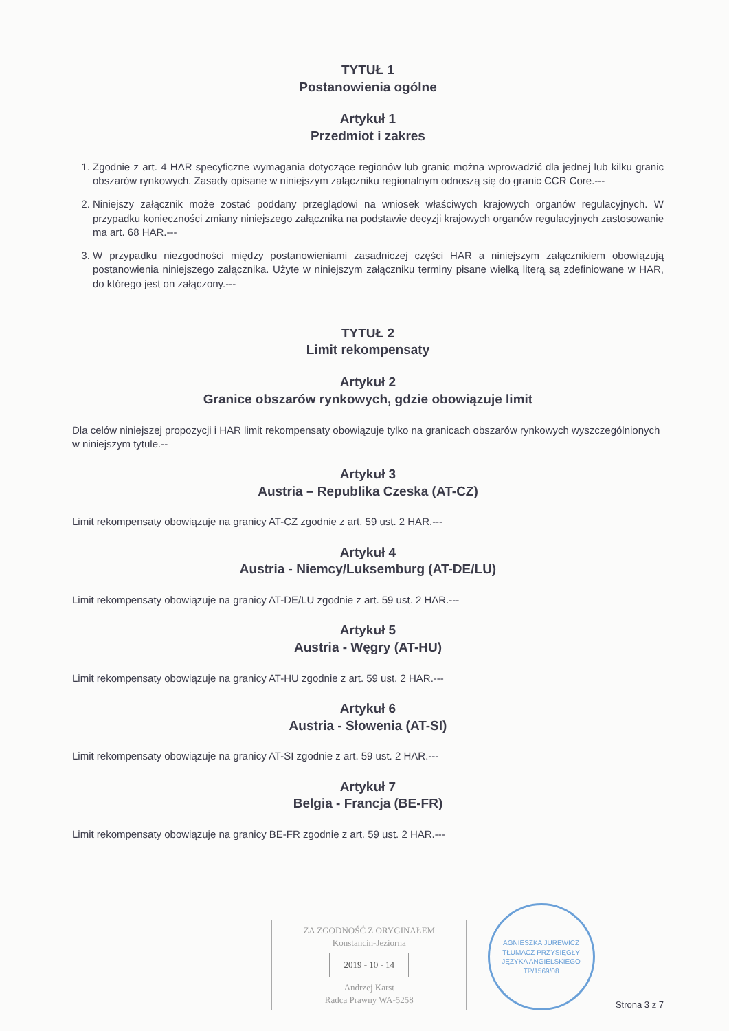TYTUŁ 1
Postanowienia ogólne
Artykuł 1
Przedmiot i zakres
1. Zgodnie z art. 4 HAR specyficzne wymagania dotyczące regionów lub granic można wprowadzić dla jednej lub kilku granic obszarów rynkowych. Zasady opisane w niniejszym załączniku regionalnym odnoszą się do granic CCR Core.---
2. Niniejszy załącznik może zostać poddany przeglądowi na wniosek właściwych krajowych organów regulacyjnych. W przypadku konieczności zmiany niniejszego załącznika na podstawie decyzji krajowych organów regulacyjnych zastosowanie ma art. 68 HAR.---
3. W przypadku niezgodności między postanowieniami zasadniczej części HAR a niniejszym załącznikiem obowiązują postanowienia niniejszego załącznika. Użyte w niniejszym załączniku terminy pisane wielką literą są zdefiniowane w HAR, do którego jest on załączony.---
TYTUŁ 2
Limit rekompensaty
Artykuł 2
Granice obszarów rynkowych, gdzie obowiązuje limit
Dla celów niniejszej propozycji i HAR limit rekompensaty obowiązuje tylko na granicach obszarów rynkowych wyszczególnionych w niniejszym tytule.--
Artykuł 3
Austria – Republika Czeska (AT-CZ)
Limit rekompensaty obowiązuje na granicy AT-CZ zgodnie z art. 59 ust. 2 HAR.---
Artykuł 4
Austria - Niemcy/Luksemburg (AT-DE/LU)
Limit rekompensaty obowiązuje na granicy AT-DE/LU zgodnie z art. 59 ust. 2 HAR.---
Artykuł 5
Austria - Węgry (AT-HU)
Limit rekompensaty obowiązuje na granicy AT-HU zgodnie z art. 59 ust. 2 HAR.---
Artykuł 6
Austria - Słowenia (AT-SI)
Limit rekompensaty obowiązuje na granicy AT-SI zgodnie z art. 59 ust. 2 HAR.---
Artykuł 7
Belgia - Francja (BE-FR)
Limit rekompensaty obowiązuje na granicy BE-FR zgodnie z art. 59 ust. 2 HAR.---
ZA ZGODNOŚĆ Z ORYGINAŁEM
Konstancin-Jeziorna
2019 - 10 - 14
Andrzej Karst
Radca Prawny WA-5258
AGNIESZKA JUREWICZ
TŁUMACZ PRZYSIĘGŁY JĘZYKA ANGIELSKIEGO
TP/1569/08
Strona 3 z 7